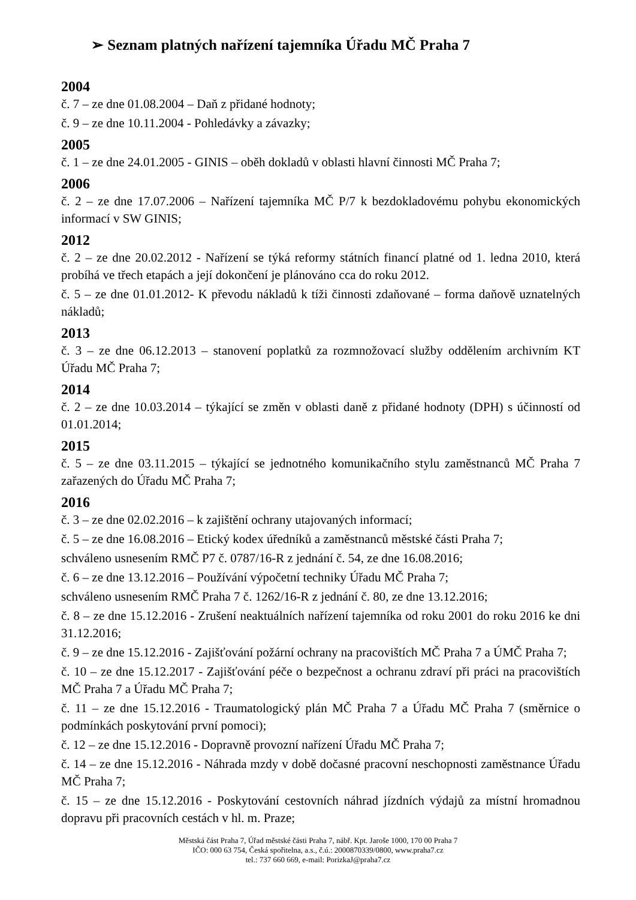➢ Seznam platných nařízení tajemníka Úřadu MČ Praha 7
2004
č. 7 – ze dne 01.08.2004 – Daň z přidané hodnoty;
č. 9 – ze dne 10.11.2004 - Pohledávky a závazky;
2005
č. 1 – ze dne 24.01.2005 - GINIS – oběh dokladů v oblasti hlavní činnosti MČ Praha 7;
2006
č. 2 – ze dne 17.07.2006 – Nařízení tajemníka MČ P/7 k bezdokladovému pohybu ekonomických informací v SW GINIS;
2012
č. 2 – ze dne 20.02.2012 - Nařízení se týká reformy státních financí platné od 1. ledna 2010, která probíhá ve třech etapách a její dokončení je plánováno cca do roku 2012.
č. 5 – ze dne 01.01.2012- K převodu nákladů k tíži činnosti zdaňované – forma daňově uznatelných nákladů;
2013
č. 3 – ze dne 06.12.2013 – stanovení poplatků za rozmnožovací služby oddělením archivním KT Úřadu MČ Praha 7;
2014
č. 2 – ze dne 10.03.2014 – týkající se změn v oblasti daně z přidané hodnoty (DPH) s účinností od 01.01.2014;
2015
č. 5 – ze dne 03.11.2015 – týkající se jednotného komunikačního stylu zaměstnanců MČ Praha 7 zařazených do Úřadu MČ Praha 7;
2016
č. 3 – ze dne 02.02.2016 – k zajištění ochrany utajovaných informací;
č. 5 – ze dne 16.08.2016 – Etický kodex úředníků a zaměstnanců městské části Praha 7;
schváleno usnesením RMČ P7 č. 0787/16-R z jednání č. 54, ze dne 16.08.2016;
č. 6 – ze dne 13.12.2016 – Používání výpočetní techniky Úřadu MČ Praha 7;
schváleno usnesením RMČ Praha 7 č. 1262/16-R z jednání č. 80, ze dne 13.12.2016;
č. 8 – ze dne 15.12.2016 - Zrušení neaktuálních nařízení tajemníka od roku 2001 do roku 2016 ke dni 31.12.2016;
č. 9 – ze dne 15.12.2016 - Zajišťování požární ochrany na pracovištích MČ Praha 7 a ÚMČ Praha 7;
č. 10 – ze dne 15.12.2017 - Zajišťování péče o bezpečnost a ochranu zdraví při práci na pracovištích MČ Praha 7 a Úřadu MČ Praha 7;
č. 11 – ze dne 15.12.2016 - Traumatologický plán MČ Praha 7 a Úřadu MČ Praha 7 (směrnice o podmínkách poskytování první pomoci);
č. 12 – ze dne 15.12.2016 - Dopravně provozní nařízení Úřadu MČ Praha 7;
č. 14 – ze dne 15.12.2016 - Náhrada mzdy v době dočasné pracovní neschopnosti zaměstnance Úřadu MČ Praha 7;
č. 15 – ze dne 15.12.2016 - Poskytování cestovních náhrad jízdních výdajů za místní hromadnou dopravu při pracovních cestách v hl. m. Praze;
Městská část Praha 7, Úřad městské části Praha 7, nábř. Kpt. Jaroše 1000, 170 00 Praha 7
IČO: 000 63 754, Česká spořitelna, a.s., č.ú.: 2000870339/0800, www.praha7.cz
tel.: 737 660 669, e-mail: PorizkaJ@praha7.cz